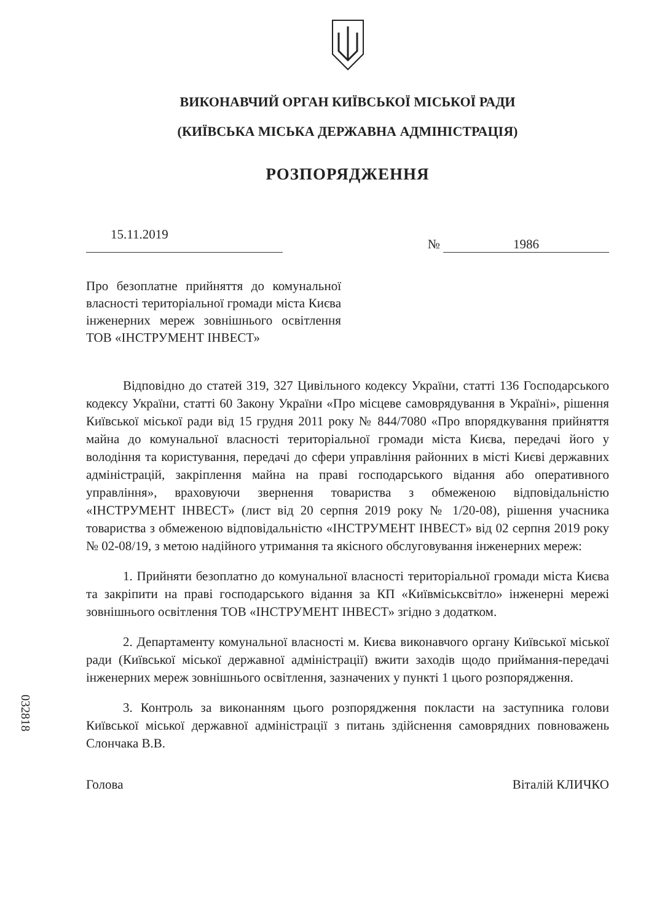ВИКОНАВЧИЙ ОРГАН КИЇВСЬКОЇ МІСЬКОЇ РАДИ
(КИЇВСЬКА МІСЬКА ДЕРЖАВНА АДМІНІСТРАЦІЯ)
РОЗПОРЯДЖЕННЯ
15.11.2019
№ 1986
Про безоплатне прийняття до комунальної власності територіальної громади міста Києва інженерних мереж зовнішнього освітлення ТОВ «ІНСТРУМЕНТ ІНВЕСТ»
Відповідно до статей 319, 327 Цивільного кодексу України, статті 136 Господарського кодексу України, статті 60 Закону України «Про місцеве самоврядування в Україні», рішення Київської міської ради від 15 грудня 2011 року № 844/7080 «Про впорядкування прийняття майна до комунальної власності територіальної громади міста Києва, передачі його у володіння та користування, передачі до сфери управління районних в місті Києві державних адміністрацій, закріплення майна на праві господарського відання або оперативного управління», враховуючи звернення товариства з обмеженою відповідальністю «ІНСТРУМЕНТ ІНВЕСТ» (лист від 20 серпня 2019 року № 1/20-08), рішення учасника товариства з обмеженою відповідальністю «ІНСТРУМЕНТ ІНВЕСТ» від 02 серпня 2019 року № 02-08/19, з метою надійного утримання та якісного обслуговування інженерних мереж:
1. Прийняти безоплатно до комунальної власності територіальної громади міста Києва та закріпити на праві господарського відання за КП «Київміськсвітло» інженерні мережі зовнішнього освітлення ТОВ «ІНСТРУМЕНТ ІНВЕСТ» згідно з додатком.
2. Департаменту комунальної власності м. Києва виконавчого органу Київської міської ради (Київської міської державної адміністрації) вжити заходів щодо приймання-передачі інженерних мереж зовнішнього освітлення, зазначених у пункті 1 цього розпорядження.
3. Контроль за виконанням цього розпорядження покласти на заступника голови Київської міської державної адміністрації з питань здійснення самоврядних повноважень Слончака В.В.
Голова Віталій КЛИЧКО
032818